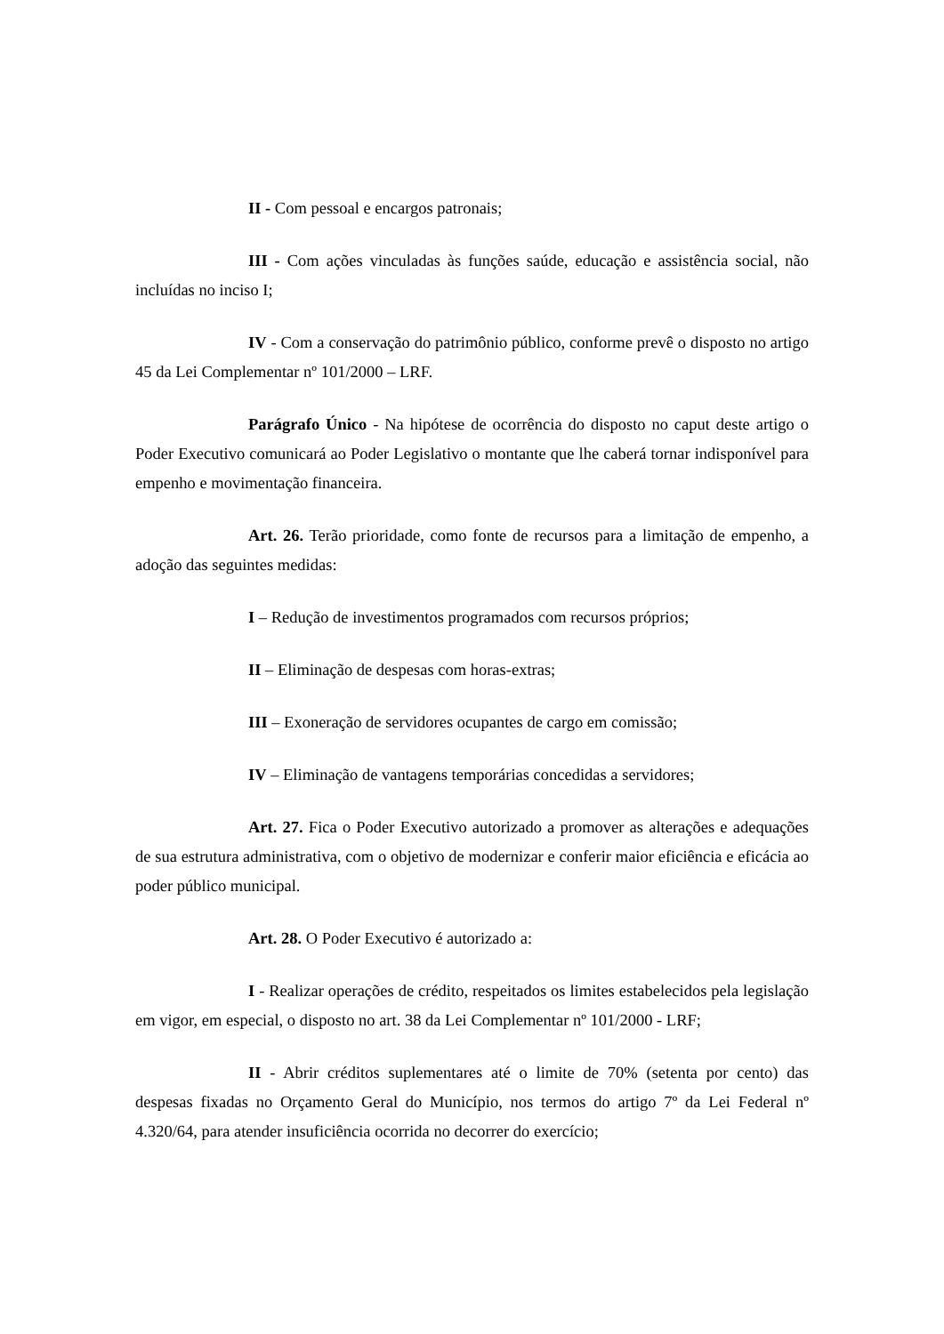II - Com pessoal e encargos patronais;
III - Com ações vinculadas às funções saúde, educação e assistência social, não incluídas no inciso I;
IV - Com a conservação do patrimônio público, conforme prevê o disposto no artigo 45 da Lei Complementar nº 101/2000 – LRF.
Parágrafo Único - Na hipótese de ocorrência do disposto no caput deste artigo o Poder Executivo comunicará ao Poder Legislativo o montante que lhe caberá tornar indisponível para empenho e movimentação financeira.
Art. 26. Terão prioridade, como fonte de recursos para a limitação de empenho, a adoção das seguintes medidas:
I – Redução de investimentos programados com recursos próprios;
II – Eliminação de despesas com horas-extras;
III – Exoneração de servidores ocupantes de cargo em comissão;
IV – Eliminação de vantagens temporárias concedidas a servidores;
Art. 27. Fica o Poder Executivo autorizado a promover as alterações e adequações de sua estrutura administrativa, com o objetivo de modernizar e conferir maior eficiência e eficácia ao poder público municipal.
Art. 28. O Poder Executivo é autorizado a:
I - Realizar operações de crédito, respeitados os limites estabelecidos pela legislação em vigor, em especial, o disposto no art. 38 da Lei Complementar nº 101/2000 - LRF;
II - Abrir créditos suplementares até o limite de 70% (setenta por cento) das despesas fixadas no Orçamento Geral do Município, nos termos do artigo 7º da Lei Federal nº 4.320/64, para atender insuficiência ocorrida no decorrer do exercício;